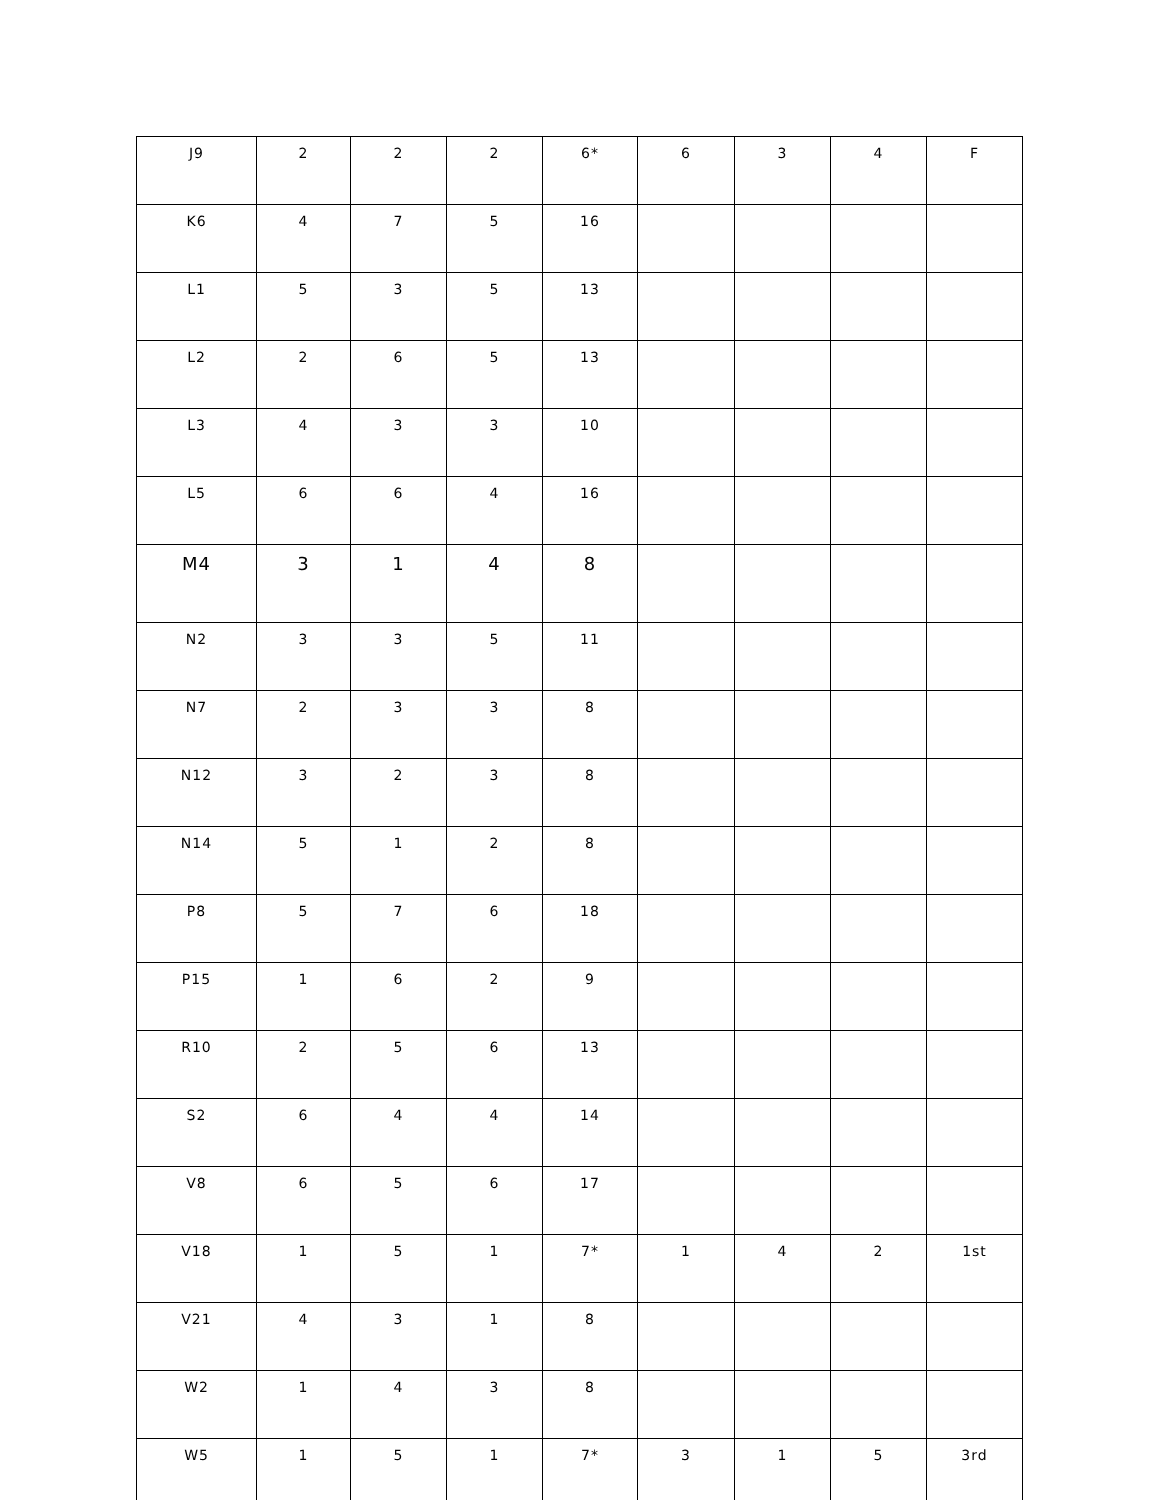| J9 | 2 | 2 | 2 | 6* | 6 | 3 | 4 | F |
| K6 | 4 | 7 | 5 | 16 | | | | |
| L1 | 5 | 3 | 5 | 13 | | | | |
| L2 | 2 | 6 | 5 | 13 | | | | |
| L3 | 4 | 3 | 3 | 10 | | | | |
| L5 | 6 | 6 | 4 | 16 | | | | |
| M4 | 3 | 1 | 4 | 8 | | | | |
| N2 | 3 | 3 | 5 | 11 | | | | |
| N7 | 2 | 3 | 3 | 8 | | | | |
| N12 | 3 | 2 | 3 | 8 | | | | |
| N14 | 5 | 1 | 2 | 8 | | | | |
| P8 | 5 | 7 | 6 | 18 | | | | |
| P15 | 1 | 6 | 2 | 9 | | | | |
| R10 | 2 | 5 | 6 | 13 | | | | |
| S2 | 6 | 4 | 4 | 14 | | | | |
| V8 | 6 | 5 | 6 | 17 | | | | |
| V18 | 1 | 5 | 1 | 7* | 1 | 4 | 2 | 1st |
| V21 | 4 | 3 | 1 | 8 | | | | |
| W2 | 1 | 4 | 3 | 8 | | | | |
| W5 | 1 | 5 | 1 | 7* | 3 | 1 | 5 | 3rd |